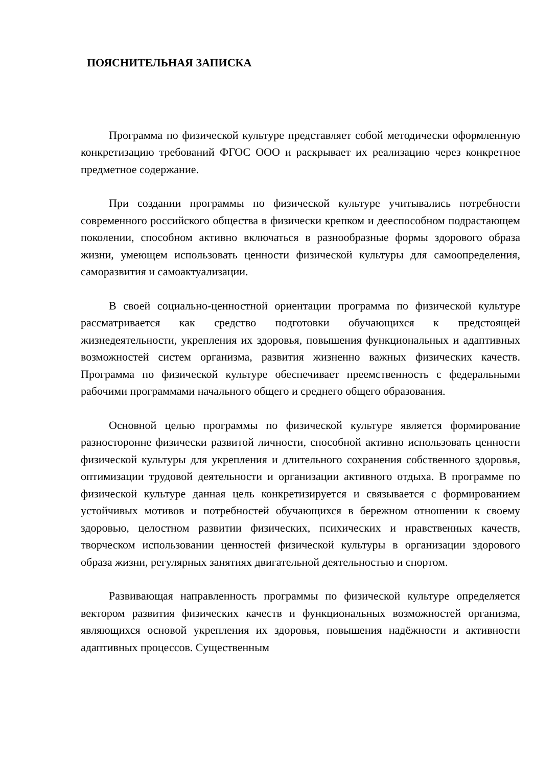ПОЯСНИТЕЛЬНАЯ ЗАПИСКА
Программа по физической культуре представляет собой методически оформленную конкретизацию требований ФГОС ООО и раскрывает их реализацию через конкретное предметное содержание.
При создании программы по физической культуре учитывались потребности современного российского общества в физически крепком и дееспособном подрастающем поколении, способном активно включаться в разнообразные формы здорового образа жизни, умеющем использовать ценности физической культуры для самоопределения, саморазвития и самоактуализации.
В своей социально-ценностной ориентации программа по физической культуре рассматривается как средство подготовки обучающихся к предстоящей жизнедеятельности, укрепления их здоровья, повышения функциональных и адаптивных возможностей систем организма, развития жизненно важных физических качеств. Программа по физической культуре обеспечивает преемственность с федеральными рабочими программами начального общего и среднего общего образования.
Основной целью программы по физической культуре является формирование разносторонне физически развитой личности, способной активно использовать ценности физической культуры для укрепления и длительного сохранения собственного здоровья, оптимизации трудовой деятельности и организации активного отдыха. В программе по физической культуре данная цель конкретизируется и связывается с формированием устойчивых мотивов и потребностей обучающихся в бережном отношении к своему здоровью, целостном развитии физических, психических и нравственных качеств, творческом использовании ценностей физической культуры в организации здорового образа жизни, регулярных занятиях двигательной деятельностью и спортом.
Развивающая направленность программы по физической культуре определяется вектором развития физических качеств и функциональных возможностей организма, являющихся основой укрепления их здоровья, повышения надёжности и активности адаптивных процессов. Существенным